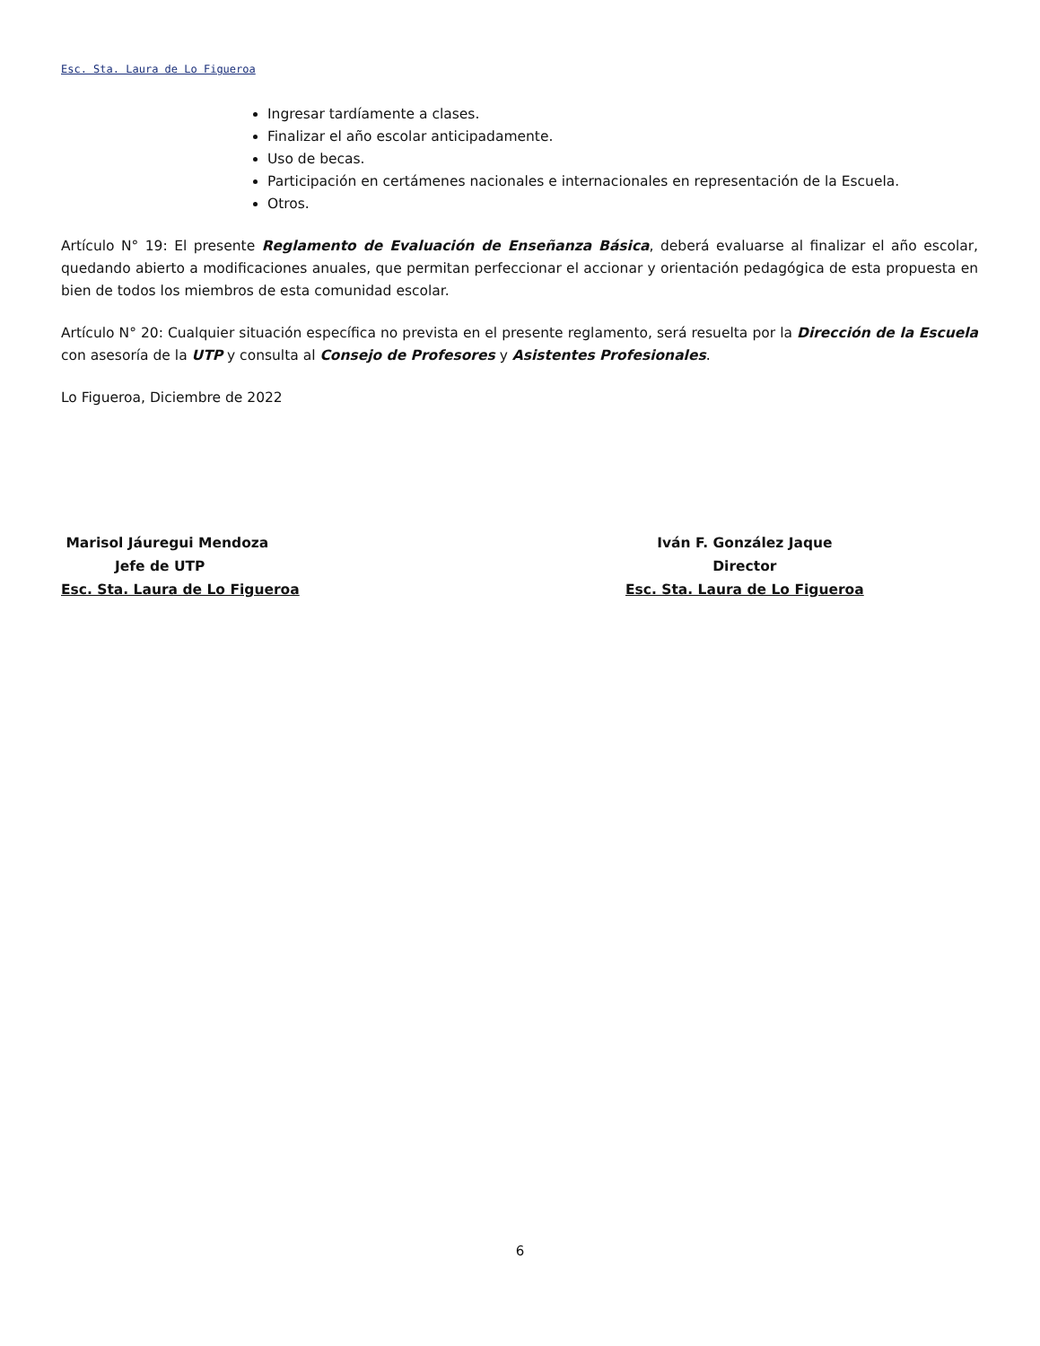Esc. Sta. Laura de Lo Figueroa
Ingresar tardíamente a clases.
Finalizar el año escolar anticipadamente.
Uso de becas.
Participación en certámenes nacionales e internacionales en representación de la Escuela.
Otros.
Artículo N° 19: El presente Reglamento de Evaluación de Enseñanza Básica, deberá evaluarse al finalizar el año escolar, quedando abierto a modificaciones anuales, que permitan perfeccionar el accionar y orientación pedagógica de esta propuesta en bien de todos los miembros de esta comunidad escolar.
Artículo N° 20: Cualquier situación específica no prevista en el presente reglamento, será resuelta por la Dirección de la Escuela con asesoría de la UTP y consulta al Consejo de Profesores y Asistentes Profesionales.
Lo Figueroa, Diciembre de 2022
Marisol Jáuregui Mendoza
Jefe de UTP
Esc. Sta. Laura de Lo Figueroa
Iván F. González Jaque
Director
Esc. Sta. Laura de Lo Figueroa
6